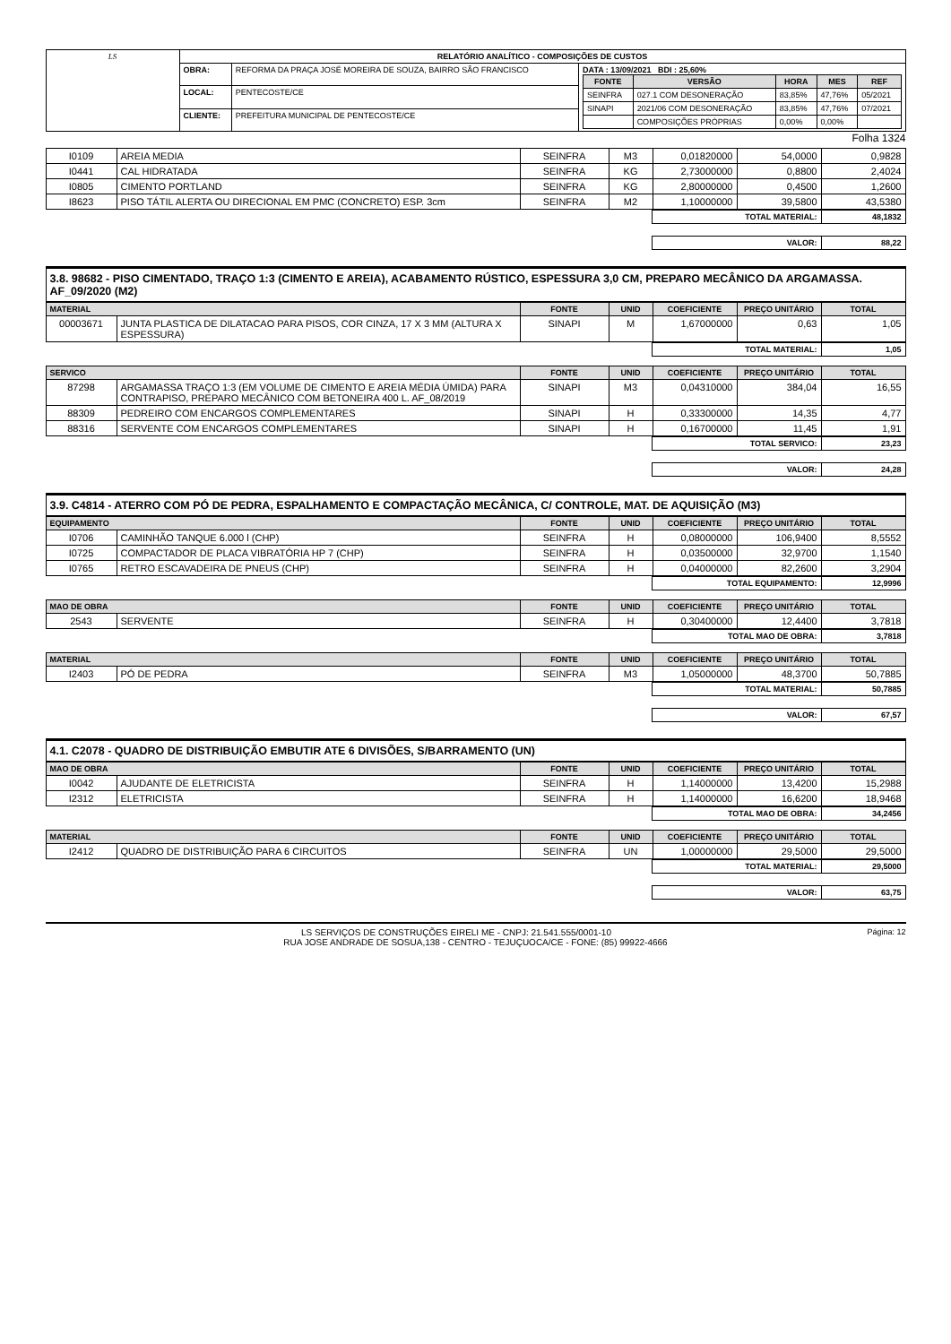| LS | RELATÓRIO ANALÍTICO - COMPOSIÇÕES DE CUSTOS | | |
| | OBRA: | REFORMA DA PRAÇA JOSÉ MOREIRA DE SOUZA, BAIRRO SÃO FRANCISCO | DATA : 13/09/2021 BDI : 25,60% / FONTE / VERSÃO / HORA / MES / REF / / --- / --- / --- / --- / --- / / SEINFRA / 027.1 COM DESONERAÇÃO / 83,85% / 47,76% / 05/2021 / / SINAPI / 2021/06 COM DESONERAÇÃO / 83,85% / 47,76% / 07/2021 / / / COMPOSIÇÕES PRÓPRIAS / 0,00% / 0,00% / / |
| | LOCAL: | PENTECOSTE/CE | |
| | CLIENTE: | PREFEITURA MUNICIPAL DE PENTECOSTE/CE | |
Folha 1324
| I0109 | AREIA MEDIA | SEINFRA | M3 | 0,01820000 | 54,0000 | 0,9828 |
| I0441 | CAL HIDRATADA | SEINFRA | KG | 2,73000000 | 0,8800 | 2,4024 |
| I0805 | CIMENTO PORTLAND | SEINFRA | KG | 2,80000000 | 0,4500 | 1,2600 |
| I8623 | PISO TÁTIL ALERTA OU DIRECIONAL EM PMC (CONCRETO) ESP. 3cm | SEINFRA | M2 | 1,10000000 | 39,5800 | 43,5380 |
| | TOTAL MATERIAL: | 48,1832 |
| | VALOR: | 88,22 |
3.8. 98682 - PISO CIMENTADO, TRAÇO 1:3 (CIMENTO E AREIA), ACABAMENTO RÚSTICO, ESPESSURA 3,0 CM, PREPARO MECÂNICO DA ARGAMASSA. AF_09/2020 (M2)
| MATERIAL | | FONTE | UNID | COEFICIENTE | PREÇO UNITÁRIO | TOTAL |
| --- | --- | --- | --- | --- | --- | --- |
| 00003671 | JUNTA PLASTICA DE DILATACAO PARA PISOS, COR CINZA, 17 X 3 MM (ALTURA X ESPESSURA) | SINAPI | M | 1,67000000 | 0,63 | 1,05 |
| | TOTAL MATERIAL: | 1,05 |
| SERVICO | | FONTE | UNID | COEFICIENTE | PREÇO UNITÁRIO | TOTAL |
| --- | --- | --- | --- | --- | --- | --- |
| 87298 | ARGAMASSA TRAÇO 1:3 (EM VOLUME DE CIMENTO E AREIA MÉDIA ÚMIDA) PARA CONTRAPISO, PREPARO MECÂNICO COM BETONEIRA 400 L. AF_08/2019 | SINAPI | M3 | 0,04310000 | 384,04 | 16,55 |
| 88309 | PEDREIRO COM ENCARGOS COMPLEMENTARES | SINAPI | H | 0,33300000 | 14,35 | 4,77 |
| 88316 | SERVENTE COM ENCARGOS COMPLEMENTARES | SINAPI | H | 0,16700000 | 11,45 | 1,91 |
| | TOTAL SERVICO: | 23,23 |
| | VALOR: | 24,28 |
3.9. C4814 - ATERRO COM PÓ DE PEDRA, ESPALHAMENTO E COMPACTAÇÃO MECÂNICA, C/ CONTROLE, MAT. DE AQUISIÇÃO (M3)
| EQUIPAMENTO | | FONTE | UNID | COEFICIENTE | PREÇO UNITÁRIO | TOTAL |
| --- | --- | --- | --- | --- | --- | --- |
| I0706 | CAMINHÃO TANQUE 6.000 l (CHP) | SEINFRA | H | 0,08000000 | 106,9400 | 8,5552 |
| I0725 | COMPACTADOR DE PLACA VIBRATÓRIA HP 7 (CHP) | SEINFRA | H | 0,03500000 | 32,9700 | 1,1540 |
| I0765 | RETRO ESCAVADEIRA DE PNEUS (CHP) | SEINFRA | H | 0,04000000 | 82,2600 | 3,2904 |
| | TOTAL EQUIPAMENTO: | 12,9996 |
| MAO DE OBRA | | FONTE | UNID | COEFICIENTE | PREÇO UNITÁRIO | TOTAL |
| --- | --- | --- | --- | --- | --- | --- |
| 2543 | SERVENTE | SEINFRA | H | 0,30400000 | 12,4400 | 3,7818 |
| | TOTAL MAO DE OBRA: | 3,7818 |
| MATERIAL | | FONTE | UNID | COEFICIENTE | PREÇO UNITÁRIO | TOTAL |
| --- | --- | --- | --- | --- | --- | --- |
| I2403 | PÓ DE PEDRA | SEINFRA | M3 | 1,05000000 | 48,3700 | 50,7885 |
| | TOTAL MATERIAL: | 50,7885 |
| | VALOR: | 67,57 |
4.1. C2078 - QUADRO DE DISTRIBUIÇÃO EMBUTIR ATE 6 DIVISÕES, S/BARRAMENTO (UN)
| MAO DE OBRA | | FONTE | UNID | COEFICIENTE | PREÇO UNITÁRIO | TOTAL |
| --- | --- | --- | --- | --- | --- | --- |
| I0042 | AJUDANTE DE ELETRICISTA | SEINFRA | H | 1,14000000 | 13,4200 | 15,2988 |
| I2312 | ELETRICISTA | SEINFRA | H | 1,14000000 | 16,6200 | 18,9468 |
| | TOTAL MAO DE OBRA: | 34,2456 |
| MATERIAL | | FONTE | UNID | COEFICIENTE | PREÇO UNITÁRIO | TOTAL |
| --- | --- | --- | --- | --- | --- | --- |
| I2412 | QUADRO DE DISTRIBUIÇÃO PARA 6 CIRCUITOS | SEINFRA | UN | 1,00000000 | 29,5000 | 29,5000 |
| | TOTAL MATERIAL: | 29,5000 |
| | VALOR: | 63,75 |
LS SERVIÇOS DE CONSTRUÇÕES EIRELI ME - CNPJ: 21.541.555/0001-10 Página: 12
RUA JOSE ANDRADE DE SOSUA,138 - CENTRO - TEJUÇUOCA/CE - FONE: (85) 99922-4666